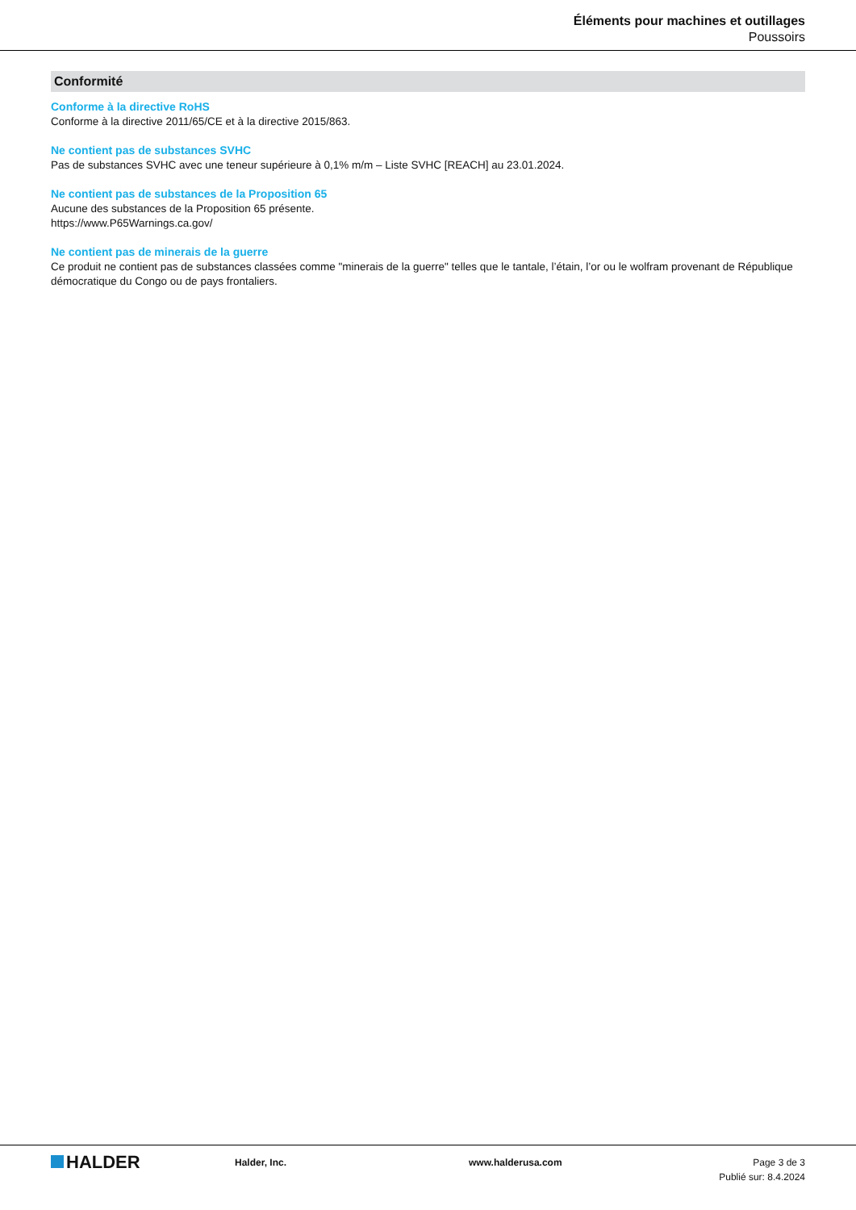Éléments pour machines et outillages
Poussoirs
Conformité
Conforme à la directive RoHS
Conforme à la directive 2011/65/CE et à la directive 2015/863.
Ne contient pas de substances SVHC
Pas de substances SVHC avec une teneur supérieure à 0,1% m/m – Liste SVHC [REACH] au 23.01.2024.
Ne contient pas de substances de la Proposition 65
Aucune des substances de la Proposition 65 présente.
https://www.P65Warnings.ca.gov/
Ne contient pas de minerais de la guerre
Ce produit ne contient pas de substances classées comme "minerais de la guerre" telles que le tantale, l’étain, l’or ou le wolfram provenant de République démocratique du Congo ou de pays frontaliers.
HALDER
Halder, Inc. www.halderusa.com Page 3 de 3
Publié sur: 8.4.2024